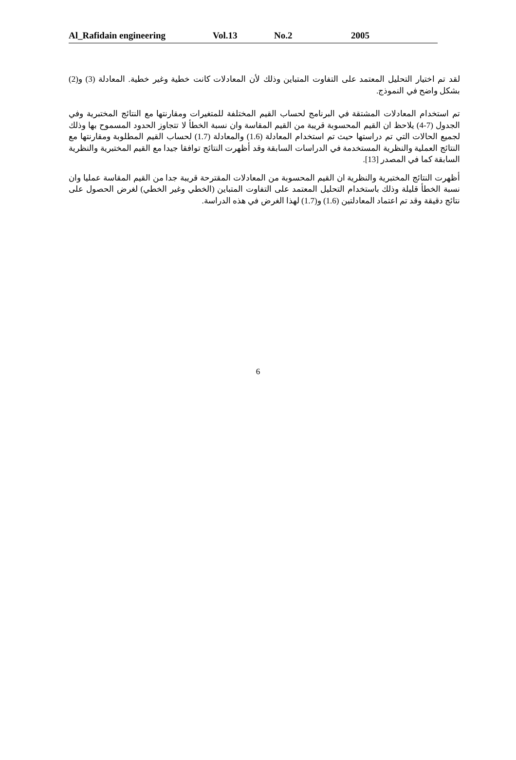Al_Rafidain engineering Vol.13 No.2 2005
ﻟﻘﺪ ﺗﻢ ﺍﺧﺘﻴﺎﺭ ﺍﻟﺘﺤﻠﻴﻞ ﺍﻟﻤﻌﺘﻤﺪ ﻋﻠﻰ ﺍﻟﺘﻔﺎﻭﺕ ﺍﻟﻤﺘﺒﺎﻳﻦ ﻭﺫﻟﻚ ﻷﻥ ﺍﻟﻤﻌﺎﺩﻻﺕ ﻛﺎﻧﺖ ﺧﻄﻴﺔ ﻭﻏﻴﺮ ﺧﻄﻴﺔ. ﺍﻟﻤﻌﺎﺩﻟﺔ (3) ﻭ(2) ﺑﺸﻜﻞ ﻭﺍﺿﺢ ﻓﻲ ﺍﻟﻨﻤﻮﺫﺝ.
ﺗﻢ ﺍﺳﺘﺨﺪﺍﻡ ﺍﻟﻤﻌﺎﺩﻻﺕ ﺍﻟﻤﺸﺘﻘﺔ ﻓﻲ ﺍﻟﺒﺮﻧﺎﻣﺞ ﻟﺤﺴﺎﺏ ﺍﻟﻘﻴﻢ ﺍﻟﻤﺨﺘﻠﻔﺔ ﻟﻠﻤﺘﻐﻴﺮﺍﺕ ﻭﻣﻘﺎﺭﻧﺘﻬﺎ ﻣﻊ ﺍﻟﻨﺘﺎﺋﺞ ﺍﻟﻤﺨﺘﺒﺮﻳﺔ ﻭﻓﻲ ﺍﻟﺠﺪﻭﻝ (7-4) ﻳﻼﺣﻆ ﺍﻥ ﺍﻟﻘﻴﻢ ﺍﻟﻤﺤﺴﻮﺑﺔ ﻗﺮﻳﺒﺔ ﻣﻦ ﺍﻟﻘﻴﻢ ﺍﻟﻤﻘﺎﺳﺔ ﻭﺍﻥ ﻧﺴﺒﺔ ﺍﻟﺨﻄﺄ ﻻ ﺗﺘﺠﺎﻭﺯ ﺍﻟﺤﺪﻭﺩ ﺍﻟﻤﺴﻤﻮﺡ ﺑﻬﺎ ﻭﺫﻟﻚ ﻟﺠﻤﻴﻊ ﺍﻟﺤﺎﻻﺕ ﺍﻟﺘﻲ ﺗﻢ ﺩﺭﺍﺳﺘﻬﺎ ﺣﻴﺚ ﺗﻢ ﺍﺳﺘﺨﺪﺍﻡ ﺍﻟﻤﻌﺎﺩﻟﺔ (1.6) ﻭﺍﻟﻤﻌﺎﺩﻟﺔ (1.7) ﻟﺤﺴﺎﺏ ﺍﻟﻘﻴﻢ ﺍﻟﻤﻄﻠﻮﺑﺔ ﻭﻣﻘﺎﺭﻧﺘﻬﺎ ﻣﻊ ﺍﻟﻨﺘﺎﺋﺞ ﺍﻟﻌﻤﻠﻴﺔ ﻭﺍﻟﻨﻈﺮﻳﺔ ﺍﻟﻤﺴﺘﺨﺪﻣﺔ ﻓﻲ ﺍﻟﺪﺭﺍﺳﺎﺕ ﺍﻟﺴﺎﺑﻘﺔ ﻭﻗﺪ ﺃﻇﻬﺮﺕ ﺍﻟﻨﺘﺎﺋﺞ ﺗﻮﺍﻓﻘﺎ ﺟﻴﺪﺍ ﻣﻊ ﺍﻟﻘﻴﻢ ﺍﻟﻤﺨﺘﺒﺮﻳﺔ ﻭﺍﻟﻨﻈﺮﻳﺔ ﺍﻟﺴﺎﺑﻘﺔ ﻛﻤﺎ ﻓﻲ ﺍﻟﻤﺼﺪﺭ [13].
ﺃﻇﻬﺮﺕ ﺍﻟﻨﺘﺎﺋﺞ ﺍﻟﻤﺨﺘﺒﺮﻳﺔ ﻭﺍﻟﻨﻈﺮﻳﺔ ﺍﻥ ﺍﻟﻘﻴﻢ ﺍﻟﻤﺤﺴﻮﺑﺔ ﻣﻦ ﺍﻟﻤﻌﺎﺩﻻﺕ ﺍﻟﻤﻘﺘﺮﺣﺔ ﻗﺮﻳﺒﺔ ﺟﺪﺍ ﻣﻦ ﺍﻟﻘﻴﻢ ﺍﻟﻤﻘﺎﺳﺔ ﻋﻤﻠﻴﺎ ﻭﺍﻥ ﻧﺴﺒﺔ ﺍﻟﺨﻄﺄ ﻗﻠﻴﻠﺔ ﻭﺫﻟﻚ ﺑﺎﺳﺘﺨﺪﺍﻡ ﺍﻟﺘﺤﻠﻴﻞ ﺍﻟﻤﻌﺘﻤﺪ ﻋﻠﻰ ﺍﻟﺘﻔﺎﻭﺕ ﺍﻟﻤﺘﺒﺎﻳﻦ (ﺍﻟﺨﻄﻲ ﻭﻏﻴﺮ ﺍﻟﺨﻄﻲ) ﻟﻐﺮﺽ ﺍﻟﺤﺼﻮﻝ ﻋﻠﻰ ﻧﺘﺎﺋﺞ ﺩﻗﻴﻘﺔ ﻭﻗﺪ ﺗﻢ ﺍﻋﺘﻤﺎﺩ ﺍﻟﻤﻌﺎﺩﻟﺘﻴﻦ (1.6) ﻭ(1.7) ﻟﻬﺬﺍ ﺍﻟﻐﺮﺽ ﻓﻲ ﻫﺬﻩ ﺍﻟﺪﺭﺍﺳﺔ.
6